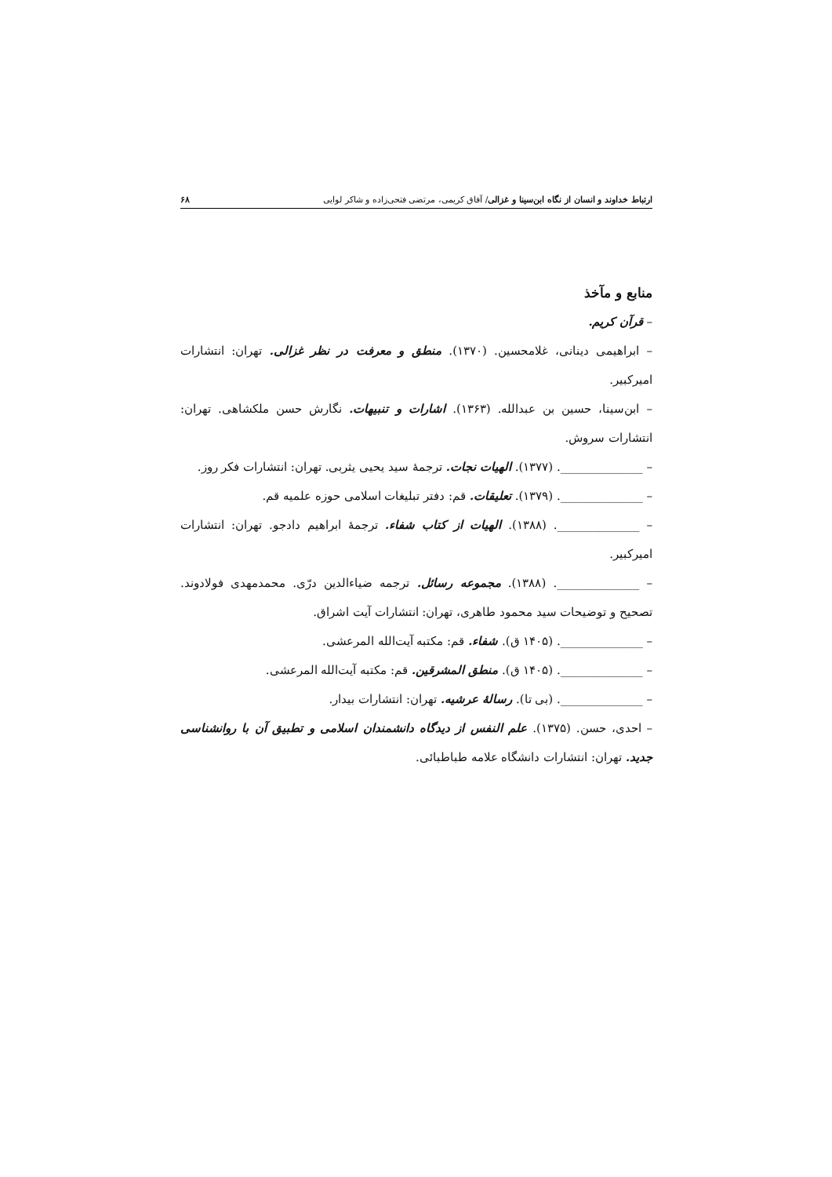ارتباط خداوند و انسان از نگاه ابن‌سینا و غزالی/ آفاق کریمی، مرتضی فتحی‌زاده و شاکر لوایی ۶۸
منابع و مآخذ
– قرآن کریم.
– ابراهیمی دینانی، غلامحسین. (۱۳۷۰). منطق و معرفت در نظر غزالی. تهران: انتشارات امیرکبیر.
– ابن‌سینا، حسین بن عبدالله. (۱۳۶۳). اشارات و تنبیهات. نگارش حسن ملکشاهی. تهران: انتشارات سروش.
– ______________. (۱۳۷۷). الهیات نجات. ترجمهٔ سید یحیی یثربی. تهران: انتشارات فکر روز.
– ______________. (۱۳۷۹). تعلیقات. قم: دفتر تبلیغات اسلامی حوزه علمیه قم.
– ______________. (۱۳۸۸). الهیات از کتاب شفاء. ترجمهٔ ابراهیم دادجو. تهران: انتشارات امیرکبیر.
– ______________. (۱۳۸۸). مجموعه رسائل. ترجمه ضیاءالدین درّی. محمدمهدی فولادوند. تصحیح و توضیحات سید محمود طاهری، تهران: انتشارات آیت اشراق.
– ______________. (۱۴۰۵ ق). شفاء. قم: مکتبه آیت‌الله المرعشی.
– ______________. (۱۴۰۵ ق). منطق المشرقین. قم: مکتبه آیت‌الله المرعشی.
– ______________. (بی تا). رسالهٔ عرشیه. تهران: انتشارات بیدار.
– احدی، حسن. (۱۳۷۵). علم النفس از دیدگاه دانشمندان اسلامی و تطبیق آن با روانشناسی جدید. تهران: انتشارات دانشگاه علامه طباطبائی.